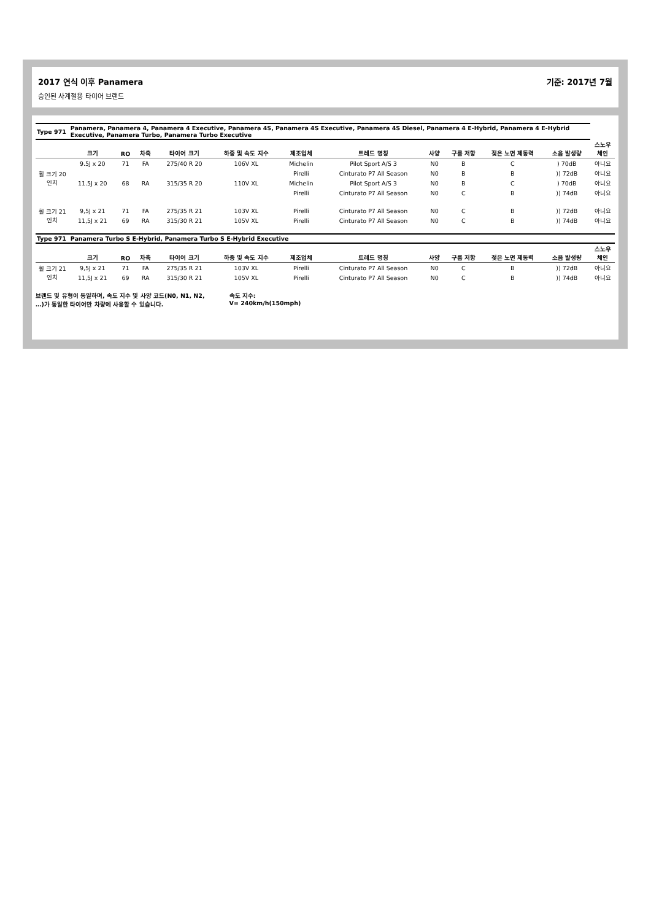2017 연식 이후 Panamera 기준: 2017년 7월
승인된 사계절용 타이어 브랜드
| Type 971 | Panamera, Panamera 4, Panamera 4 Executive, Panamera 4S, Panamera 4S Executive, Panamera 4S Diesel, Panamera 4 E-Hybrid, Panamera 4 E-Hybrid Executive, Panamera Turbo, Panamera Turbo Executive | | | | | | | | | | | |
| | 크기 | RO | 차축 | 타이어 크기 | 하중 및 속도 지수 | 제조업체 | 트레드 명칭 | 사양 | 구름 저항 | 젖은 노면 제동력 | 소음 발생량 | 스노우 체인 |
| 휠 크기 20인치 | 9.5J x 20 | 71 | FA | 275/40 R 20 | 106V XL | Michelin | Pilot Sport A/S 3 | N0 | B | C | ) 70dB | 아니요 |
| | | | | | | Pirelli | Cinturato P7 All Season | N0 | B | B | )) 72dB | 아니요 |
| | 11.5J x 20 | 68 | RA | 315/35 R 20 | 110V XL | Michelin | Pilot Sport A/S 3 | N0 | B | C | ) 70dB | 아니요 |
| | | | | | | Pirelli | Cinturato P7 All Season | N0 | C | B | )) 74dB | 아니요 |
| 휠 크기 21인치 | 9,5J x 21 | 71 | FA | 275/35 R 21 | 103V XL | Pirelli | Cinturato P7 All Season | N0 | C | B | )) 72dB | 아니요 |
| | 11,5J x 21 | 69 | RA | 315/30 R 21 | 105V XL | Pirelli | Cinturato P7 All Season | N0 | C | B | )) 74dB | 아니요 |
| Type 971 | Panamera Turbo S E-Hybrid, Panamera Turbo S E-Hybrid Executive | | | | | | | | | | | |
| | 크기 | RO | 차축 | 타이어 크기 | 하중 및 속도 지수 | 제조업체 | 트레드 명칭 | 사양 | 구름 저항 | 젖은 노면 제동력 | 소음 발생량 | 스노우 체인 |
| 휠 크기 21인치 | 9,5J x 21 | 71 | FA | 275/35 R 21 | 103V XL | Pirelli | Cinturato P7 All Season | N0 | C | B | )) 72dB | 아니요 |
| | 11,5J x 21 | 69 | RA | 315/30 R 21 | 105V XL | Pirelli | Cinturato P7 All Season | N0 | C | B | )) 74dB | 아니요 |
브랜드 및 유형이 동일하며, 속도 지수 및 사양 코드(N0, N1, N2,
…)가 동일한 타이어만 차량에 사용할 수 있습니다.
속도 지수:
V= 240km/h(150mph)